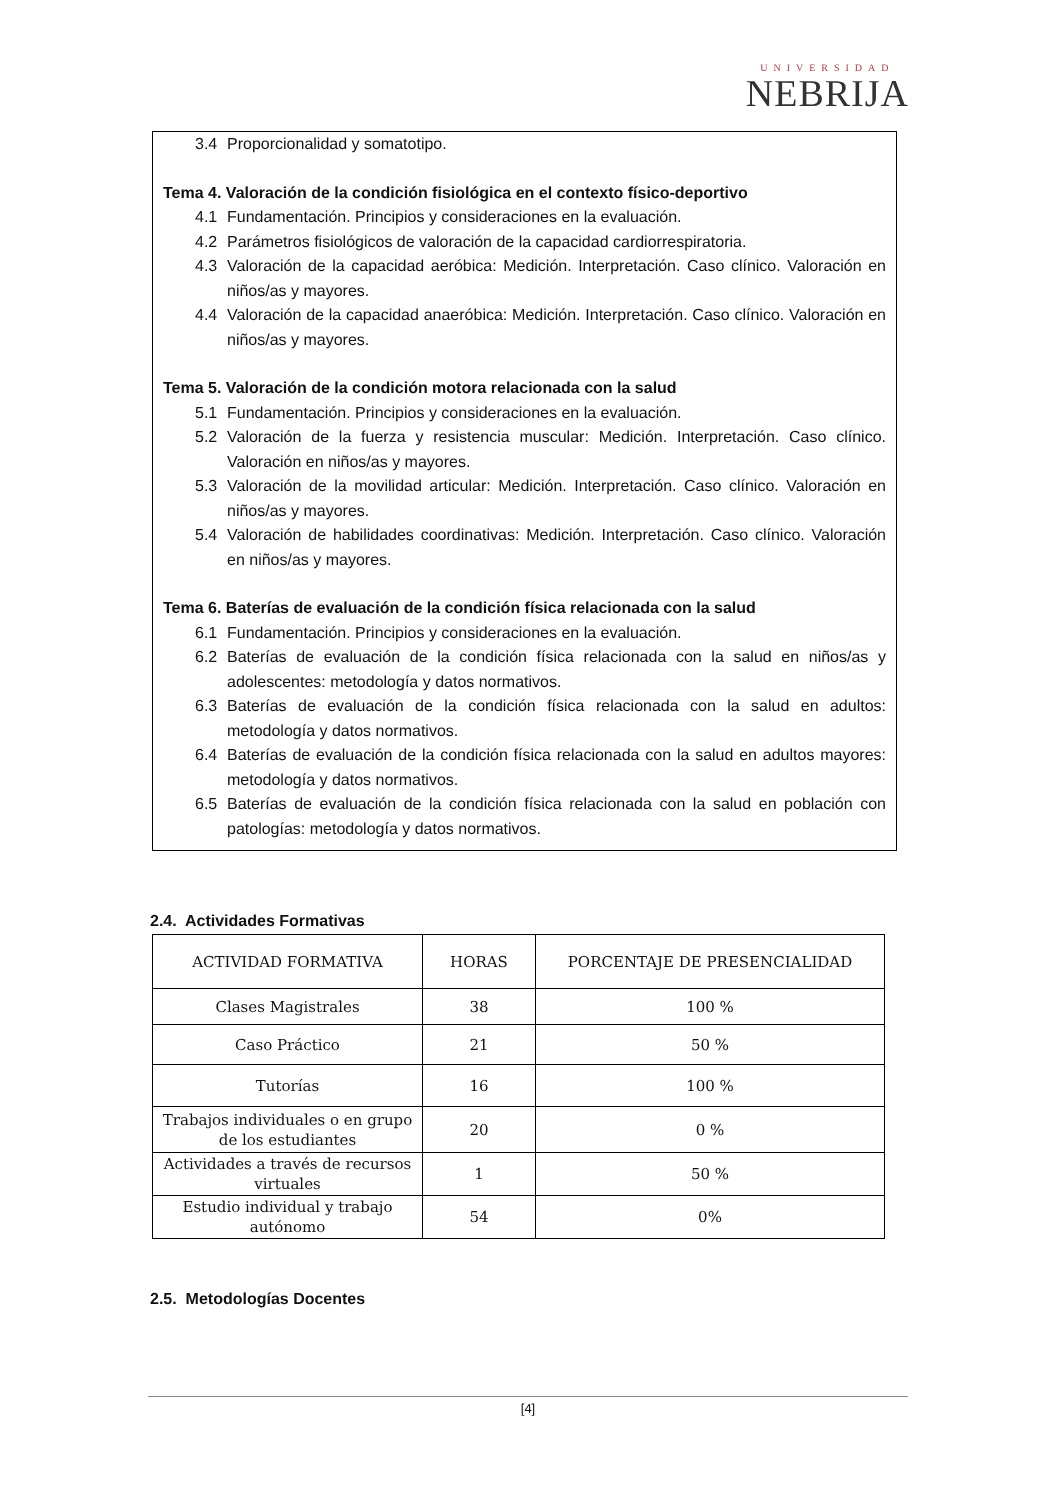UNIVERSIDAD
NEBRIJA
3.4 Proporcionalidad y somatotipo.
Tema 4. Valoración de la condición fisiológica en el contexto físico-deportivo
4.1 Fundamentación. Principios y consideraciones en la evaluación.
4.2 Parámetros fisiológicos de valoración de la capacidad cardiorrespiratoria.
4.3 Valoración de la capacidad aeróbica: Medición. Interpretación. Caso clínico. Valoración en niños/as y mayores.
4.4 Valoración de la capacidad anaeróbica: Medición. Interpretación. Caso clínico. Valoración en niños/as y mayores.
Tema 5. Valoración de la condición motora relacionada con la salud
5.1 Fundamentación. Principios y consideraciones en la evaluación.
5.2 Valoración de la fuerza y resistencia muscular: Medición. Interpretación. Caso clínico. Valoración en niños/as y mayores.
5.3 Valoración de la movilidad articular: Medición. Interpretación. Caso clínico. Valoración en niños/as y mayores.
5.4 Valoración de habilidades coordinativas: Medición. Interpretación. Caso clínico. Valoración en niños/as y mayores.
Tema 6. Baterías de evaluación de la condición física relacionada con la salud
6.1 Fundamentación. Principios y consideraciones en la evaluación.
6.2 Baterías de evaluación de la condición física relacionada con la salud en niños/as y adolescentes: metodología y datos normativos.
6.3 Baterías de evaluación de la condición física relacionada con la salud en adultos: metodología y datos normativos.
6.4 Baterías de evaluación de la condición física relacionada con la salud en adultos mayores: metodología y datos normativos.
6.5 Baterías de evaluación de la condición física relacionada con la salud en población con patologías: metodología y datos normativos.
2.4. Actividades Formativas
| ACTIVIDAD FORMATIVA | HORAS | PORCENTAJE DE PRESENCIALIDAD |
| --- | --- | --- |
| Clases Magistrales | 38 | 100 % |
| Caso Práctico | 21 | 50 % |
| Tutorías | 16 | 100 % |
| Trabajos individuales o en grupo de los estudiantes | 20 | 0 % |
| Actividades a través de recursos virtuales | 1 | 50 % |
| Estudio individual y trabajo autónomo | 54 | 0% |
2.5. Metodologías Docentes
[4]